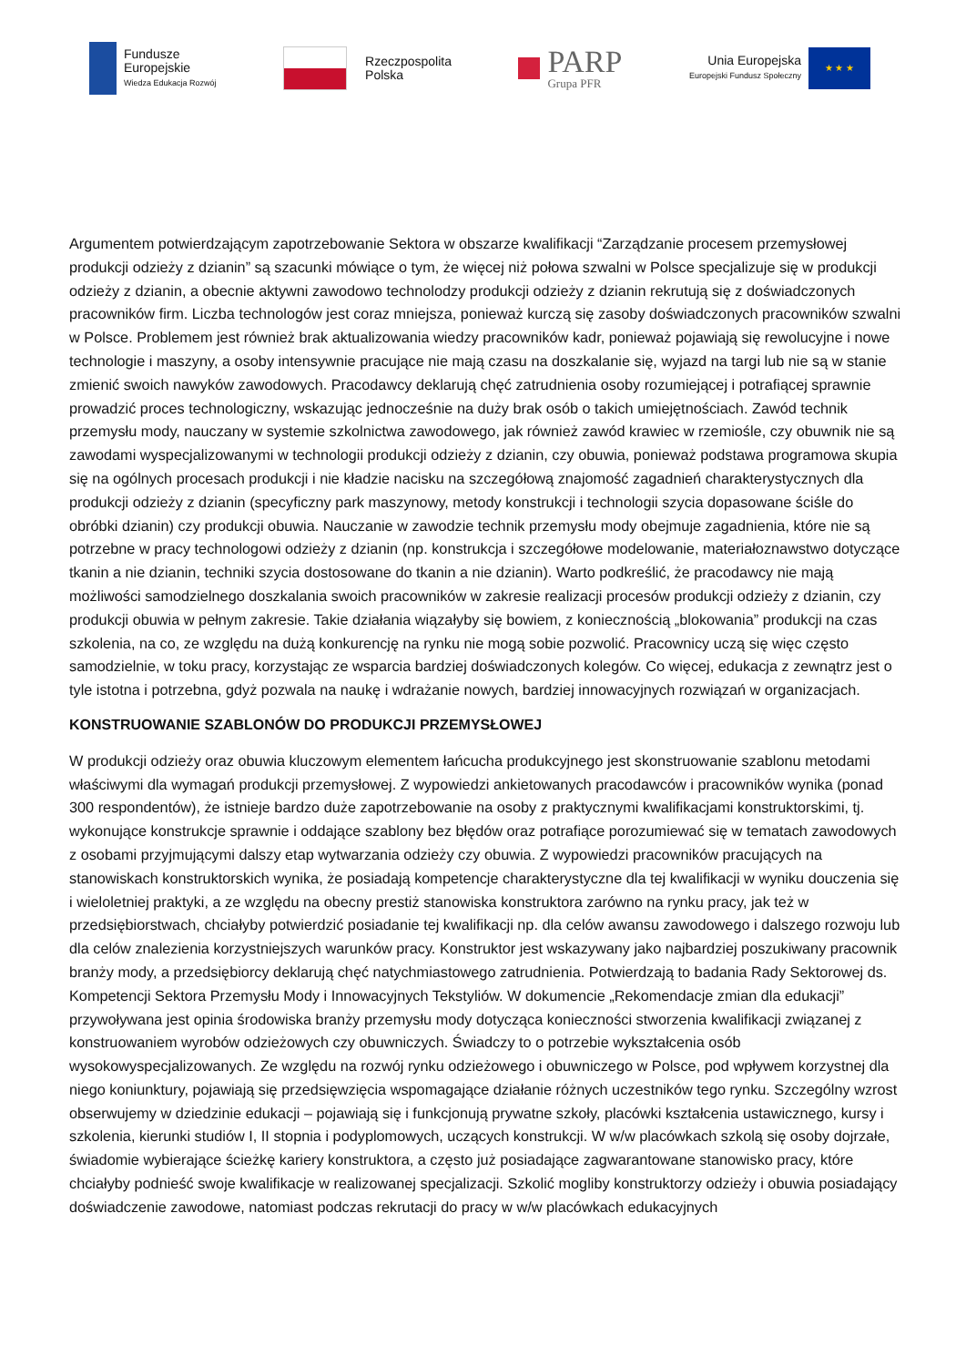Fundusze
Europejskie
Wiedza Edukacja Rozwój
Rzeczpospolita
Polska
PARP
Grupa PFR
Unia Europejska
Europejski Fundusz Społeczny
★ ★ ★
Argumentem potwierdzającym zapotrzebowanie Sektora w obszarze kwalifikacji “Zarządzanie procesem przemysłowej produkcji odzieży z dzianin” są szacunki mówiące o tym, że więcej niż połowa szwalni w Polsce specjalizuje się w produkcji odzieży z dzianin, a obecnie aktywni zawodowo technolodzy produkcji odzieży z dzianin rekrutują się z doświadczonych pracowników firm. Liczba technologów jest coraz mniejsza, ponieważ kurczą się zasoby doświadczonych pracowników szwalni w Polsce. Problemem jest również brak aktualizowania wiedzy pracowników kadr, ponieważ pojawiają się rewolucyjne i nowe technologie i maszyny, a osoby intensywnie pracujące nie mają czasu na doszkalanie się, wyjazd na targi lub nie są w stanie zmienić swoich nawyków zawodowych. Pracodawcy deklarują chęć zatrudnienia osoby rozumiejącej i potrafiącej sprawnie prowadzić proces technologiczny, wskazując jednocześnie na duży brak osób o takich umiejętnościach. Zawód technik przemysłu mody, nauczany w systemie szkolnictwa zawodowego, jak również zawód krawiec w rzemiośle, czy obuwnik nie są zawodami wyspecjalizowanymi w technologii produkcji odzieży z dzianin, czy obuwia, ponieważ podstawa programowa skupia się na ogólnych procesach produkcji i nie kładzie nacisku na szczegółową znajomość zagadnień charakterystycznych dla produkcji odzieży z dzianin (specyficzny park maszynowy, metody konstrukcji i technologii szycia dopasowane ściśle do obróbki dzianin) czy produkcji obuwia. Nauczanie w zawodzie technik przemysłu mody obejmuje zagadnienia, które nie są potrzebne w pracy technologowi odzieży z dzianin (np. konstrukcja i szczegółowe modelowanie, materiałoznawstwo dotyczące tkanin a nie dzianin, techniki szycia dostosowane do tkanin a nie dzianin). Warto podkreślić, że pracodawcy nie mają możliwości samodzielnego doszkalania swoich pracowników w zakresie realizacji procesów produkcji odzieży z dzianin, czy produkcji obuwia w pełnym zakresie. Takie działania wiązałyby się bowiem, z koniecznością „blokowania” produkcji na czas szkolenia, na co, ze względu na dużą konkurencję na rynku nie mogą sobie pozwolić. Pracownicy uczą się więc często samodzielnie, w toku pracy, korzystając ze wsparcia bardziej doświadczonych kolegów. Co więcej, edukacja z zewnątrz jest o tyle istotna i potrzebna, gdyż pozwala na naukę i wdrażanie nowych, bardziej innowacyjnych rozwiązań w organizacjach.
KONSTRUOWANIE SZABLONÓW DO PRODUKCJI PRZEMYSŁOWEJ
W produkcji odzieży oraz obuwia kluczowym elementem łańcucha produkcyjnego jest skonstruowanie szablonu metodami właściwymi dla wymagań produkcji przemysłowej. Z wypowiedzi ankietowanych pracodawców i pracowników wynika (ponad 300 respondentów), że istnieje bardzo duże zapotrzebowanie na osoby z praktycznymi kwalifikacjami konstruktorskimi, tj. wykonujące konstrukcje sprawnie i oddające szablony bez błędów oraz potrafiące porozumiewać się w tematach zawodowych z osobami przyjmującymi dalszy etap wytwarzania odzieży czy obuwia. Z wypowiedzi pracowników pracujących na stanowiskach konstruktorskich wynika, że posiadają kompetencje charakterystyczne dla tej kwalifikacji w wyniku douczenia się i wieloletniej praktyki, a ze względu na obecny prestiż stanowiska konstruktora zarówno na rynku pracy, jak też w przedsiębiorstwach, chciałyby potwierdzić posiadanie tej kwalifikacji np. dla celów awansu zawodowego i dalszego rozwoju lub dla celów znalezienia korzystniejszych warunków pracy. Konstruktor jest wskazywany jako najbardziej poszukiwany pracownik branży mody, a przedsiębiorcy deklarują chęć natychmiastowego zatrudnienia. Potwierdzają to badania Rady Sektorowej ds. Kompetencji Sektora Przemysłu Mody i Innowacyjnych Tekstyliów. W dokumencie „Rekomendacje zmian dla edukacji” przywoływana jest opinia środowiska branży przemysłu mody dotycząca konieczności stworzenia kwalifikacji związanej z konstruowaniem wyrobów odzieżowych czy obuwniczych. Świadczy to o potrzebie wykształcenia osób wysokowyspecjalizowanych. Ze względu na rozwój rynku odzieżowego i obuwniczego w Polsce, pod wpływem korzystnej dla niego koniunktury, pojawiają się przedsięwzięcia wspomagające działanie różnych uczestników tego rynku. Szczególny wzrost obserwujemy w dziedzinie edukacji – pojawiają się i funkcjonują prywatne szkoły, placówki kształcenia ustawicznego, kursy i szkolenia, kierunki studiów I, II stopnia i podyplomowych, uczących konstrukcji. W w/w placówkach szkolą się osoby dojrzałe, świadomie wybierające ścieżkę kariery konstruktora, a często już posiadające zagwarantowane stanowisko pracy, które chciałyby podnieść swoje kwalifikacje w realizowanej specjalizacji. Szkolić mogliby konstruktorzy odzieży i obuwia posiadający doświadczenie zawodowe, natomiast podczas rekrutacji do pracy w w/w placówkach edukacyjnych